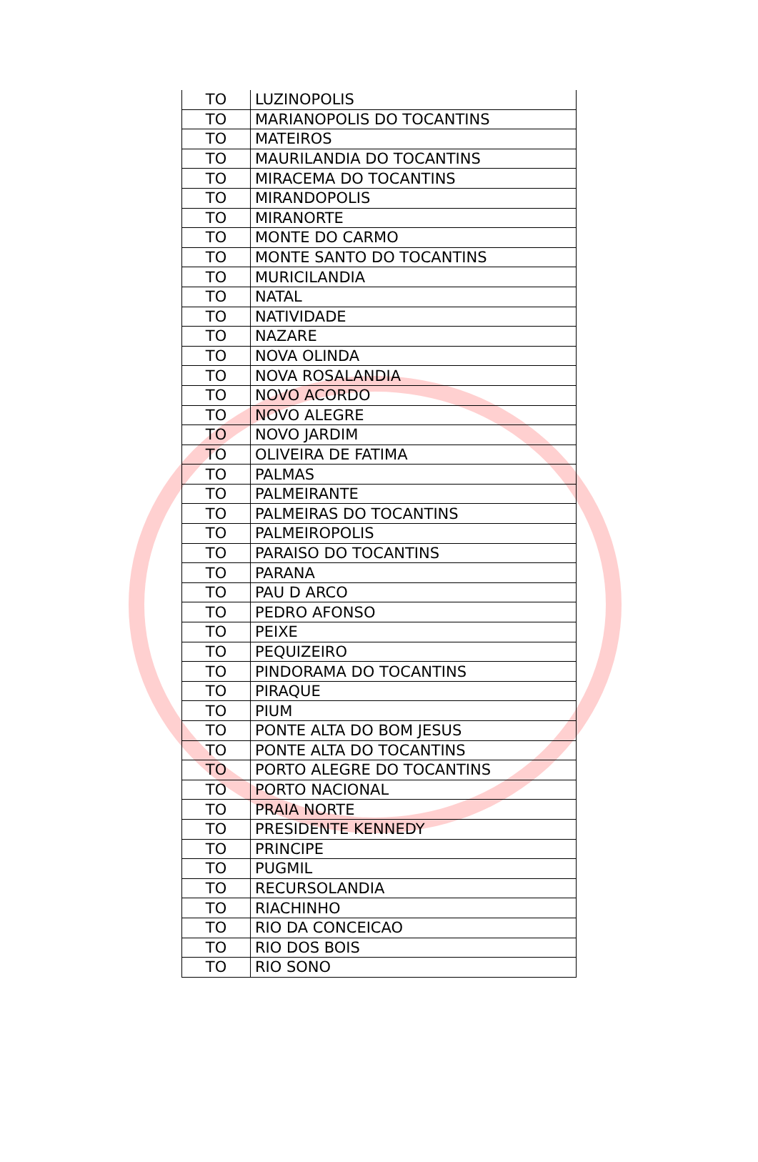| TO | LUZINOPOLIS |
| TO | MARIANOPOLIS DO TOCANTINS |
| TO | MATEIROS |
| TO | MAURILANDIA DO TOCANTINS |
| TO | MIRACEMA DO TOCANTINS |
| TO | MIRANDOPOLIS |
| TO | MIRANORTE |
| TO | MONTE DO CARMO |
| TO | MONTE SANTO DO TOCANTINS |
| TO | MURICILANDIA |
| TO | NATAL |
| TO | NATIVIDADE |
| TO | NAZARE |
| TO | NOVA OLINDA |
| TO | NOVA ROSALANDIA |
| TO | NOVO ACORDO |
| TO | NOVO ALEGRE |
| TO | NOVO JARDIM |
| TO | OLIVEIRA DE FATIMA |
| TO | PALMAS |
| TO | PALMEIRANTE |
| TO | PALMEIRAS DO TOCANTINS |
| TO | PALMEIROPOLIS |
| TO | PARAISO DO TOCANTINS |
| TO | PARANA |
| TO | PAU D ARCO |
| TO | PEDRO AFONSO |
| TO | PEIXE |
| TO | PEQUIZEIRO |
| TO | PINDORAMA DO TOCANTINS |
| TO | PIRAQUE |
| TO | PIUM |
| TO | PONTE ALTA DO BOM JESUS |
| TO | PONTE ALTA DO TOCANTINS |
| TO | PORTO ALEGRE DO TOCANTINS |
| TO | PORTO NACIONAL |
| TO | PRAIA NORTE |
| TO | PRESIDENTE KENNEDY |
| TO | PRINCIPE |
| TO | PUGMIL |
| TO | RECURSOLANDIA |
| TO | RIACHINHO |
| TO | RIO DA CONCEICAO |
| TO | RIO DOS BOIS |
| TO | RIO SONO |